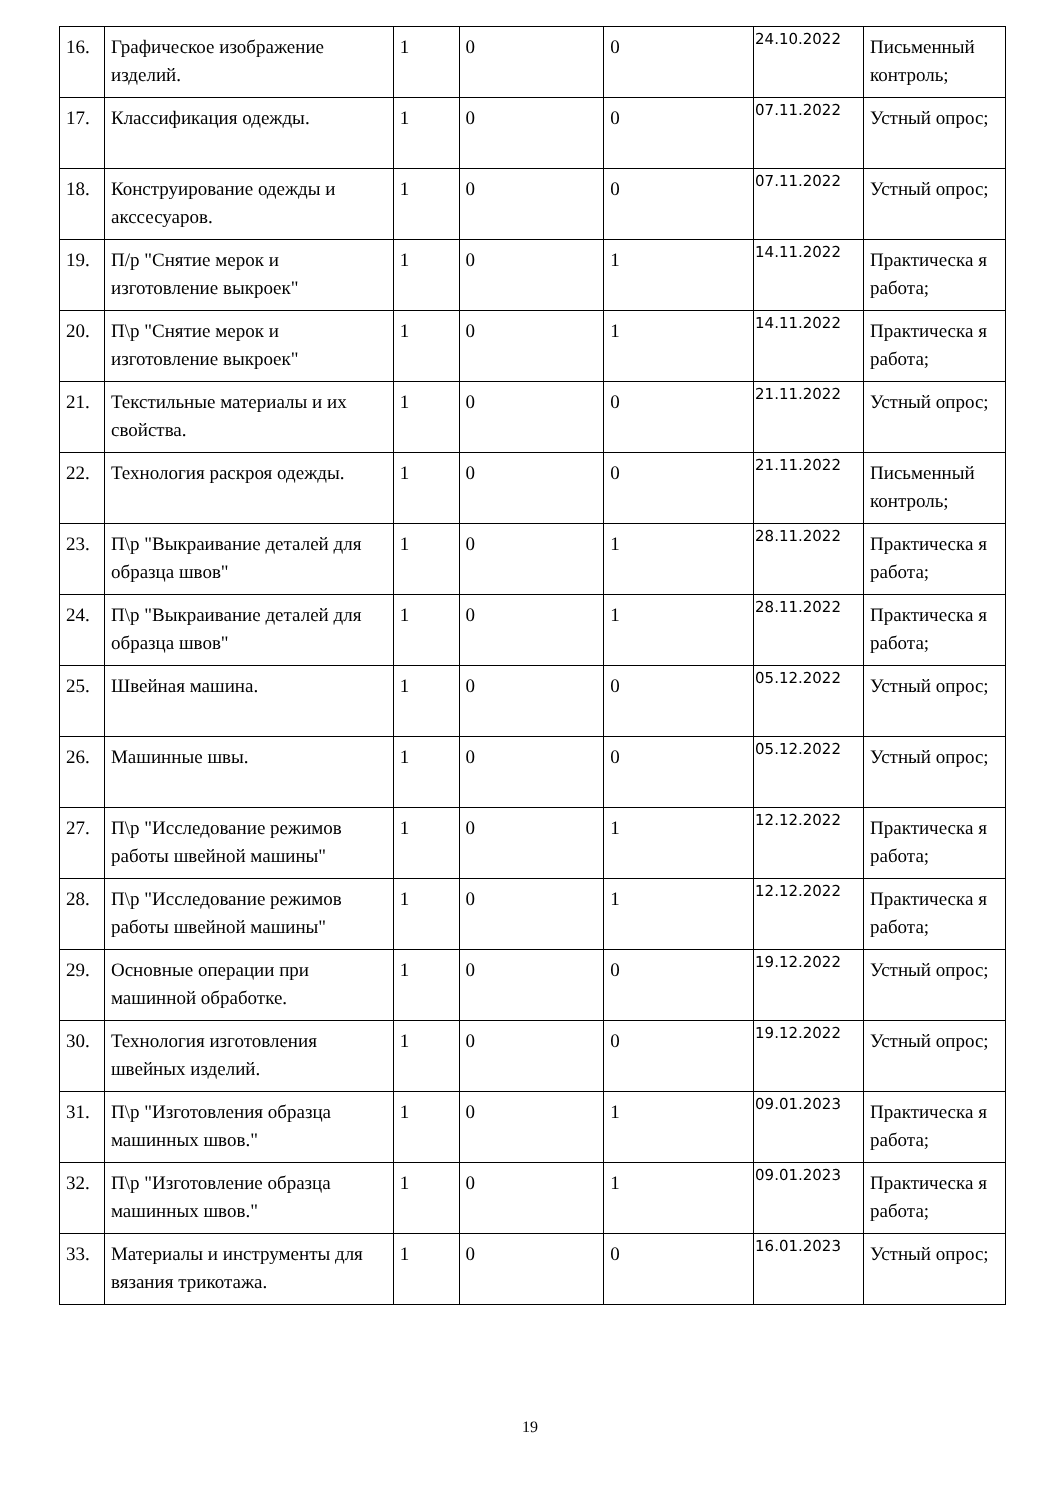| 16. | Графическое изображение изделий. | 1 | 0 | 0 | 24.10.2022 | Письменный контроль; |
| 17. | Классификация одежды. | 1 | 0 | 0 | 07.11.2022 | Устный опрос; |
| 18. | Конструирование одежды и акссесуаров. | 1 | 0 | 0 | 07.11.2022 | Устный опрос; |
| 19. | П/р "Снятие мерок и изготовление выкроек" | 1 | 0 | 1 | 14.11.2022 | Практическа я работа; |
| 20. | П\р "Снятие мерок и изготовление выкроек" | 1 | 0 | 1 | 14.11.2022 | Практическа я работа; |
| 21. | Текстильные материалы и их свойства. | 1 | 0 | 0 | 21.11.2022 | Устный опрос; |
| 22. | Технология раскроя одежды. | 1 | 0 | 0 | 21.11.2022 | Письменный контроль; |
| 23. | П\р "Выкраивание деталей для образца швов" | 1 | 0 | 1 | 28.11.2022 | Практическа я работа; |
| 24. | П\р "Выкраивание деталей для образца швов" | 1 | 0 | 1 | 28.11.2022 | Практическа я работа; |
| 25. | Швейная машина. | 1 | 0 | 0 | 05.12.2022 | Устный опрос; |
| 26. | Машинные швы. | 1 | 0 | 0 | 05.12.2022 | Устный опрос; |
| 27. | П\р "Исследование режимов работы швейной машины" | 1 | 0 | 1 | 12.12.2022 | Практическа я работа; |
| 28. | П\р "Исследование режимов работы швейной машины" | 1 | 0 | 1 | 12.12.2022 | Практическа я работа; |
| 29. | Основные операции при машинной обработке. | 1 | 0 | 0 | 19.12.2022 | Устный опрос; |
| 30. | Технология изготовления швейных изделий. | 1 | 0 | 0 | 19.12.2022 | Устный опрос; |
| 31. | П\р "Изготовления образца машинных швов." | 1 | 0 | 1 | 09.01.2023 | Практическа я работа; |
| 32. | П\р "Изготовление образца машинных швов." | 1 | 0 | 1 | 09.01.2023 | Практическа я работа; |
| 33. | Материалы и инструменты для вязания трикотажа. | 1 | 0 | 0 | 16.01.2023 | Устный опрос; |
19